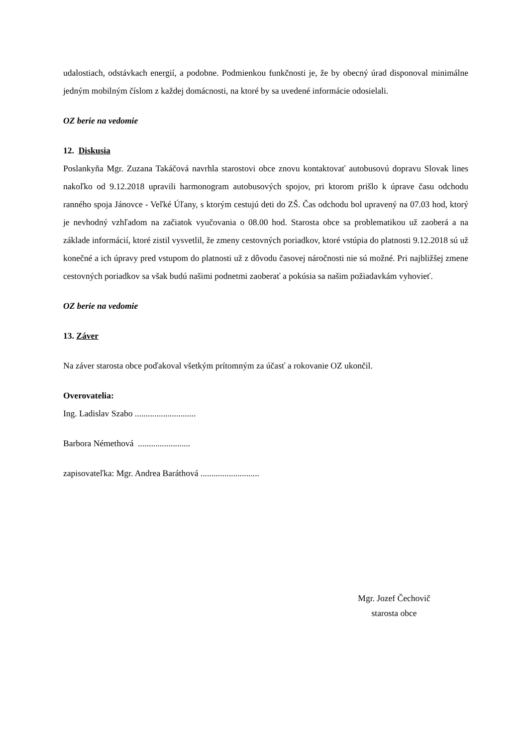udalostiach, odstávkach energií, a podobne. Podmienkou funkčnosti je, že by obecný úrad disponoval minimálne jedným mobilným číslom z každej domácnosti, na ktoré by sa uvedené informácie odosielali.
OZ berie na vedomie
12. Diskusia
Poslankyňa Mgr. Zuzana Takáčová navrhla starostovi obce znovu kontaktovať autobusovú dopravu Slovak lines nakoľko od 9.12.2018 upravili harmonogram autobusových spojov, pri ktorom prišlo k úprave času odchodu ranného spoja Jánovce - Veľké Úľany, s ktorým cestujú deti do ZŠ. Čas odchodu bol upravený na 07.03 hod, ktorý je nevhodný vzhľadom na začiatok vyučovania o 08.00 hod. Starosta obce sa problematikou už zaoberá a na základe informácií, ktoré zistil vysvetlil, že zmeny cestovných poriadkov, ktoré vstúpia do platnosti 9.12.2018 sú už konečné a ich úpravy pred vstupom do platnosti už z dôvodu časovej náročnosti nie sú možné. Pri najbližšej zmene cestovných poriadkov sa však budú našimi podnetmi zaoberať a pokúsia sa našim požiadavkám vyhovieť.
OZ berie na vedomie
13. Záver
Na záver starosta obce poďakoval všetkým prítomným za účasť a rokovanie OZ ukončil.
Overovatelia:
Ing. Ladislav Szabo ............................
Barbora Némethová ........................
zapisovateľka: Mgr. Andrea Baráthová ...........................
Mgr. Jozef Čechovič
starosta obce